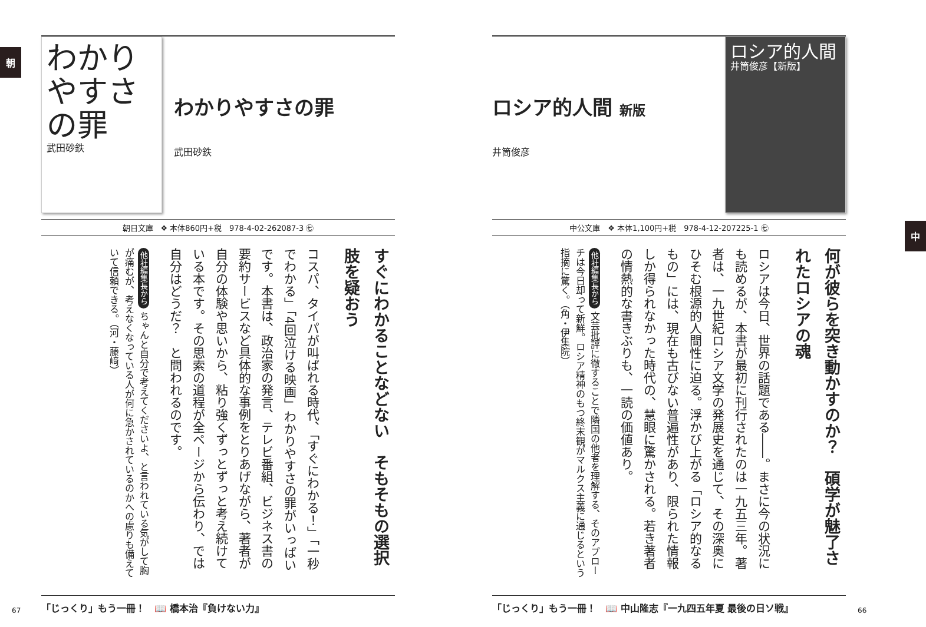朝
わかりやすさの罪
武田砂鉄
わかりやすさの罪
武田砂鉄
朝日文庫　❖ 本体860円+税　978-4-02-262087-3 ㊆
すぐにわかることなどない　そもそもの選択肢を疑おう
コスパ、タイパが叫ばれる時代、「すぐにわかる！」「一秒でわかる」「4回泣ける映画」わかりやすさの罪がいっぱいです。本書は、政治家の発言、テレビ番組、ビジネス書の要約サービスなど具体的な事例をとりあげながら、著者が自分の体験や思いから、粘り強くずっとずっと考え続けている本です。その思索の道程が全ページから伝わり、では自分はどうだ？　と問われるのです。
他社編集長から ちゃんと自分で考えてくださいよ、と言われている気がして胸が痛むが、考えなくなっている人が何に急かされているのかへの慮りも備えていて信頼できる。（河・藤﨑）
「じっくり」もう一冊！　📖 橋本治『負けない力』
67
中
ロシア的人間 新版
井筒俊彦
ロシア的人間
井筒俊彦【新版】
中公文庫　❖ 本体1,100円+税　978-4-12-207225-1 ㊆
何が彼らを突き動かすのか？　碩学が魅了されたロシアの魂
ロシアは今日、世界の話題である――。まさに今の状況にも読めるが、本書が最初に刊行されたのは一九五三年。著者は、一九世紀ロシア文学の発展史を通じて、その深奥にひそむ根源的人間性に迫る。浮かび上がる「ロシア的なるもの」には、現在も古びない普遍性があり、限られた情報しか得られなかった時代の、慧眼に驚かされる。若き著者の情熱的な書きぶりも、一読の価値あり。
他社編集長から 文芸批評に徹することで隣国の他者を理解する、そのアプローチは今日却って新鮮。ロシア精神のもつ終末観がマルクス主義に通じるという指摘に驚く。（角・伊集院）
「じっくり」もう一冊！　📖 中山隆志『一九四五年夏 最後の日ソ戦』
66